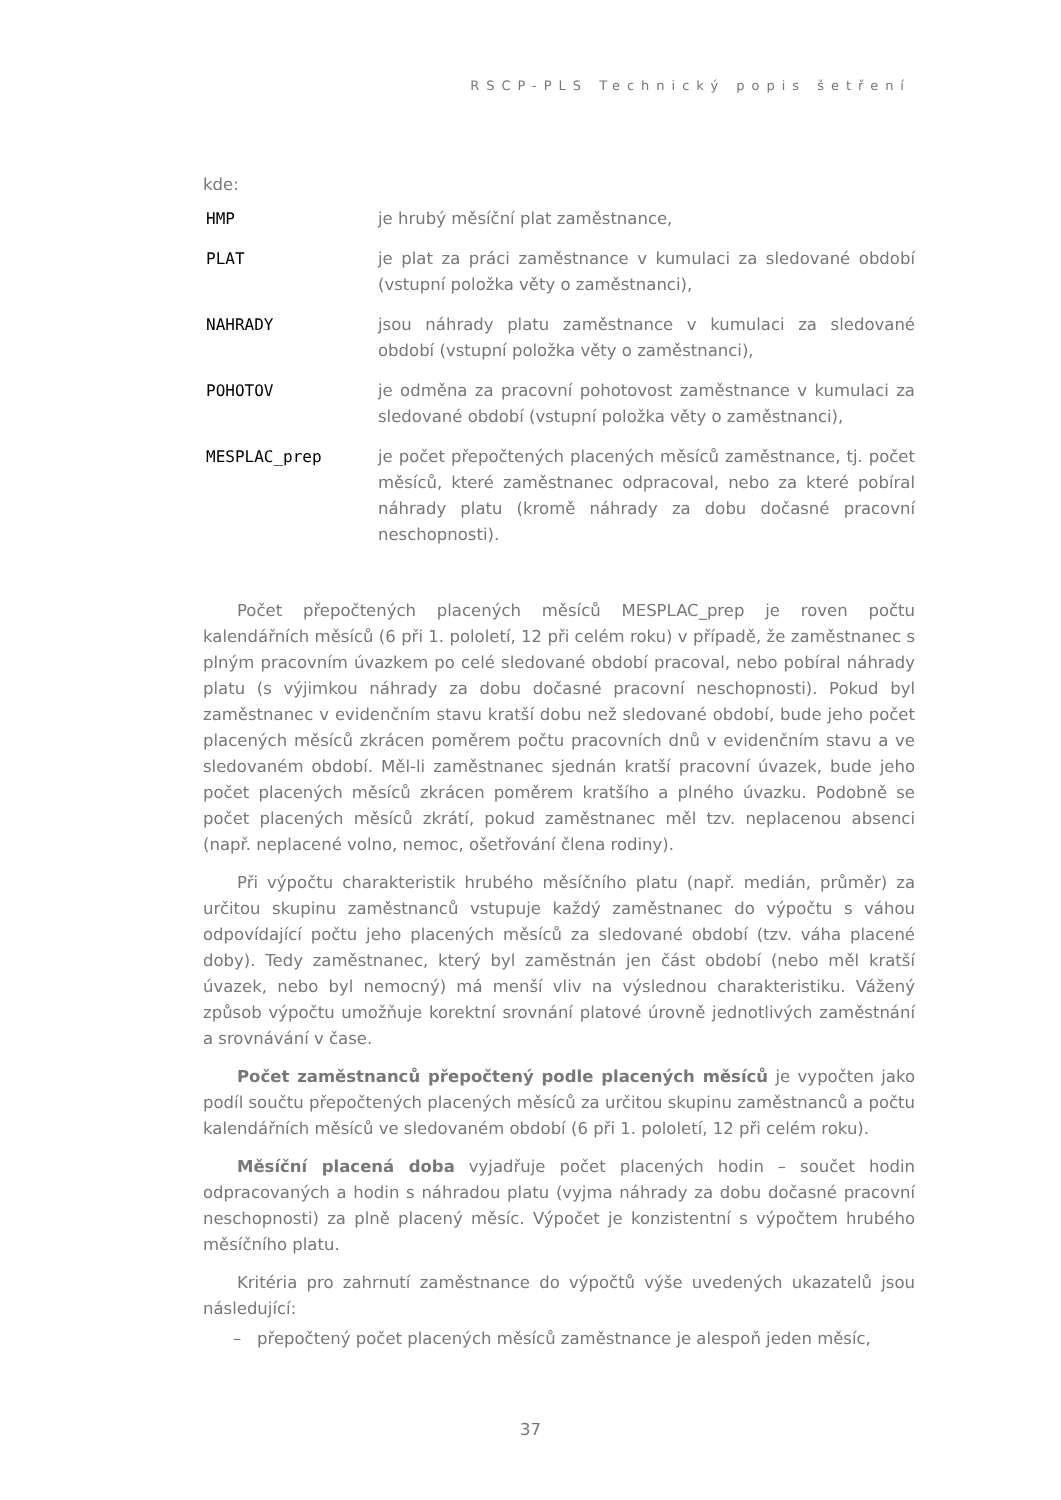RSCP-PLS Technický popis šetření
kde:
HMP je hrubý měsíční plat zaměstnance,
PLAT je plat za práci zaměstnance v kumulaci za sledované období (vstupní položka věty o zaměstnanci),
NAHRADY jsou náhrady platu zaměstnance v kumulaci za sledované období (vstupní položka věty o zaměstnanci),
POHOTOV je odměna za pracovní pohotovost zaměstnance v kumulaci za sledované období (vstupní položka věty o zaměstnanci),
MESPLAC_prep je počet přepočtených placených měsíců zaměstnance, tj. počet měsíců, které zaměstnanec odpracoval, nebo za které pobíral náhrady platu (kromě náhrady za dobu dočasné pracovní neschopnosti).
Počet přepočtených placených měsíců MESPLAC_prep je roven počtu kalendářních měsíců (6 při 1. pololetí, 12 při celém roku) v případě, že zaměstnanec s plným pracovním úvazkem po celé sledované období pracoval, nebo pobíral náhrady platu (s výjimkou náhrady za dobu dočasné pracovní neschopnosti). Pokud byl zaměstnanec v evidenčním stavu kratší dobu než sledované období, bude jeho počet placených měsíců zkrácen poměrem počtu pracovních dnů v evidenčním stavu a ve sledovaném období. Měl-li zaměstnanec sjednán kratší pracovní úvazek, bude jeho počet placených měsíců zkrácen poměrem kratšího a plného úvazku. Podobně se počet placených měsíců zkrátí, pokud zaměstnanec měl tzv. neplacenou absenci (např. neplacené volno, nemoc, ošetřování člena rodiny).
Při výpočtu charakteristik hrubého měsíčního platu (např. medián, průměr) za určitou skupinu zaměstnanců vstupuje každý zaměstnanec do výpočtu s váhou odpovídající počtu jeho placených měsíců za sledované období (tzv. váha placené doby). Tedy zaměstnanec, který byl zaměstnán jen část období (nebo měl kratší úvazek, nebo byl nemocný) má menší vliv na výslednou charakteristiku. Vážený způsob výpočtu umožňuje korektní srovnání platové úrovně jednotlivých zaměstnání a srovnávání v čase.
Počet zaměstnanců přepočtený podle placených měsíců je vypočten jako podíl součtu přepočtených placených měsíců za určitou skupinu zaměstnanců a počtu kalendářních měsíců ve sledovaném období (6 při 1. pololetí, 12 při celém roku).
Měsíční placená doba vyjadřuje počet placených hodin – součet hodin odpracovaných a hodin s náhradou platu (vyjma náhrady za dobu dočasné pracovní neschopnosti) za plně placený měsíc. Výpočet je konzistentní s výpočtem hrubého měsíčního platu.
Kritéria pro zahrnutí zaměstnance do výpočtů výše uvedených ukazatelů jsou následující:
– přepočtený počet placených měsíců zaměstnance je alespoň jeden měsíc,
37